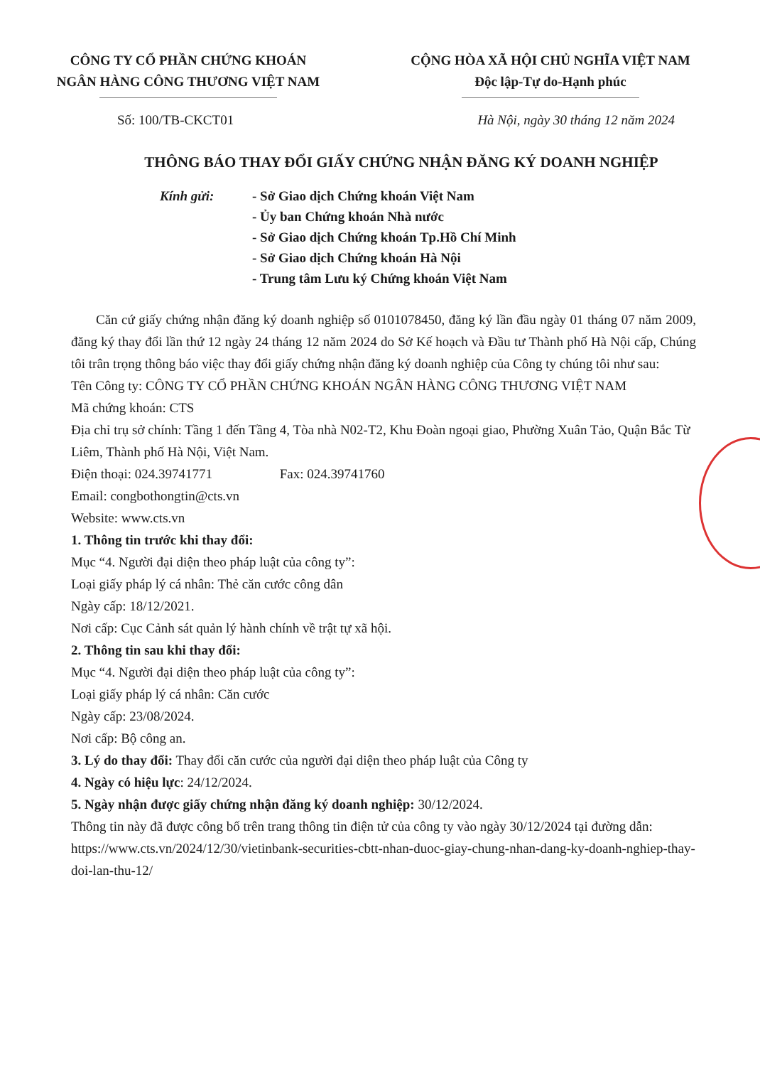CÔNG TY CỔ PHẦN CHỨNG KHOÁN
NGÂN HÀNG CÔNG THƯƠNG VIỆT NAM
CỘNG HÒA XÃ HỘI CHỦ NGHĨA VIỆT NAM
Độc lập-Tự do-Hạnh phúc
Số: 100/TB-CKCT01 Hà Nội, ngày 30 tháng 12 năm 2024
THÔNG BÁO THAY ĐỔI GIẤY CHỨNG NHẬN ĐĂNG KÝ DOANH NGHIỆP
Kính gửi: - Sở Giao dịch Chứng khoán Việt Nam
- Ủy ban Chứng khoán Nhà nước
- Sở Giao dịch Chứng khoán Tp.Hồ Chí Minh
- Sở Giao dịch Chứng khoán Hà Nội
- Trung tâm Lưu ký Chứng khoán Việt Nam
Căn cứ giấy chứng nhận đăng ký doanh nghiệp số 0101078450, đăng ký lần đầu ngày 01 tháng 07 năm 2009, đăng ký thay đổi lần thứ 12 ngày 24 tháng 12 năm 2024 do Sở Kế hoạch và Đầu tư Thành phố Hà Nội cấp, Chúng tôi trân trọng thông báo việc thay đổi giấy chứng nhận đăng ký doanh nghiệp của Công ty chúng tôi như sau:
Tên Công ty: CÔNG TY CỔ PHẦN CHỨNG KHOÁN NGÂN HÀNG CÔNG THƯƠNG VIỆT NAM
Mã chứng khoán: CTS
Địa chỉ trụ sở chính: Tầng 1 đến Tầng 4, Tòa nhà N02-T2, Khu Đoàn ngoại giao, Phường Xuân Tảo, Quận Bắc Từ Liêm, Thành phố Hà Nội, Việt Nam.
Điện thoại: 024.39741771 Fax: 024.39741760
Email: congbothongtin@cts.vn
Website: www.cts.vn
1. Thông tin trước khi thay đổi:
Mục “4. Người đại diện theo pháp luật của công ty”:
Loại giấy pháp lý cá nhân: Thẻ căn cước công dân
Ngày cấp: 18/12/2021.
Nơi cấp: Cục Cảnh sát quản lý hành chính về trật tự xã hội.
2. Thông tin sau khi thay đổi:
Mục “4. Người đại diện theo pháp luật của công ty”:
Loại giấy pháp lý cá nhân: Căn cước
Ngày cấp: 23/08/2024.
Nơi cấp: Bộ công an.
3. Lý do thay đổi: Thay đổi căn cước của người đại diện theo pháp luật của Công ty
4. Ngày có hiệu lực: 24/12/2024.
5. Ngày nhận được giấy chứng nhận đăng ký doanh nghiệp: 30/12/2024.
Thông tin này đã được công bố trên trang thông tin điện tử của công ty vào ngày 30/12/2024 tại đường dẫn: https://www.cts.vn/2024/12/30/vietinbank-securities-cbtt-nhan-duoc-giay-chung-nhan-dang-ky-doanh-nghiep-thay-doi-lan-thu-12/